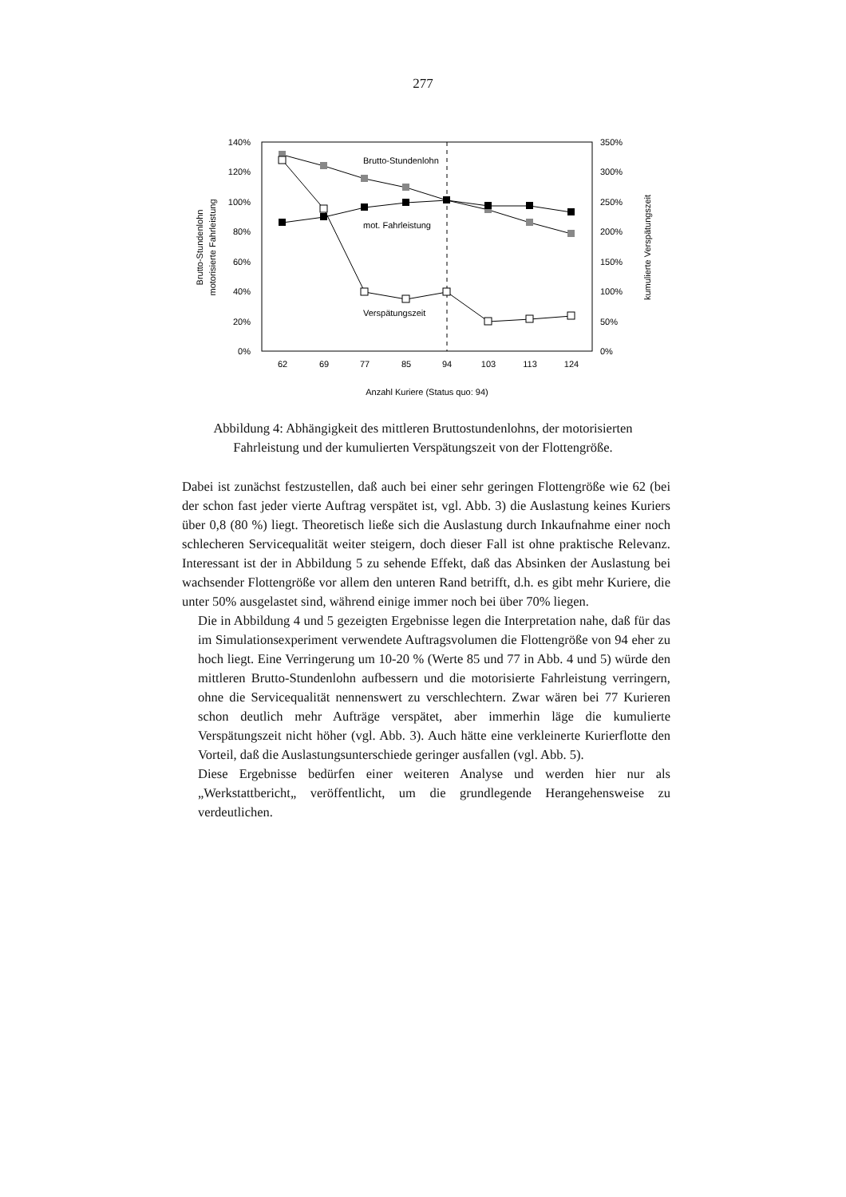277
140%
120%
100%
80%
60%
40%
20%
0%
350%
300%
250%
200%
150%
100%
50%
0%
62
69
77
85
94
103
113
124
Anzahl Kuriere (Status quo: 94)
Brutto-Stundenlohn
motorisierte Fahrleistung
kumulierte Verspätungszeit
Brutto-Stundenlohn
mot. Fahrleistung
Verspätungszeit
Abbildung 4: Abhängigkeit des mittleren Bruttostundenlohns, der motorisierten Fahrleistung und der kumulierten Verspätungszeit von der Flottengröße.
Dabei ist zunächst festzustellen, daß auch bei einer sehr geringen Flottengröße wie 62 (bei der schon fast jeder vierte Auftrag verspätet ist, vgl. Abb. 3) die Auslastung keines Kuriers über 0,8 (80 %) liegt. Theoretisch ließe sich die Auslastung durch Inkaufnahme einer noch schlecheren Servicequalität weiter steigern, doch dieser Fall ist ohne praktische Relevanz. Interessant ist der in Abbildung 5 zu sehende Effekt, daß das Absinken der Auslastung bei wachsender Flottengröße vor allem den unteren Rand betrifft, d.h. es gibt mehr Kuriere, die unter 50% ausgelastet sind, während einige immer noch bei über 70% liegen.
Die in Abbildung 4 und 5 gezeigten Ergebnisse legen die Interpretation nahe, daß für das im Simulationsexperiment verwendete Auftragsvolumen die Flottengröße von 94 eher zu hoch liegt. Eine Verringerung um 10-20 % (Werte 85 und 77 in Abb. 4 und 5) würde den mittleren Brutto-Stundenlohn aufbessern und die motorisierte Fahrleistung verringern, ohne die Servicequalität nennenswert zu verschlechtern. Zwar wären bei 77 Kurieren schon deutlich mehr Aufträge verspätet, aber immerhin läge die kumulierte Verspätungszeit nicht höher (vgl. Abb. 3). Auch hätte eine verkleinerte Kurierflotte den Vorteil, daß die Auslastungsunterschiede geringer ausfallen (vgl. Abb. 5).
Diese Ergebnisse bedürfen einer weiteren Analyse und werden hier nur als „Werkstattbericht„ veröffentlicht, um die grundlegende Herangehensweise zu verdeutlichen.